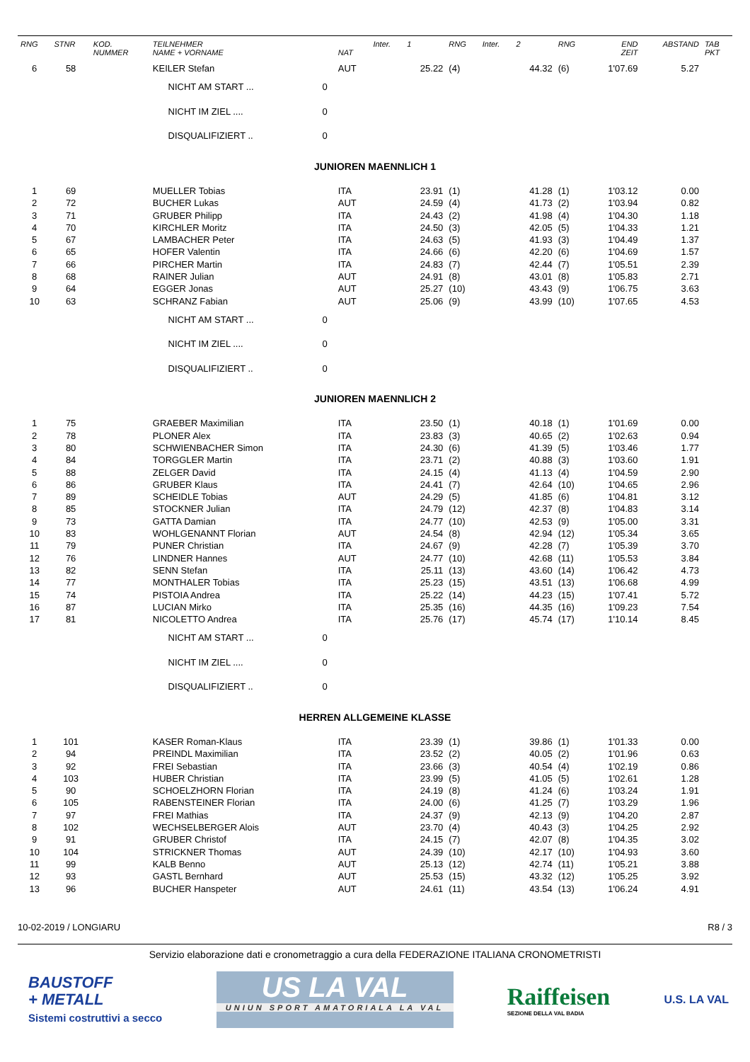| RNG | STNR | KOD. NUMMER | TEILNEHMER NAME + VORNAME | | NAT | Inter. | 1 | RNG | Inter. | 2 | RNG | END ZEIT | ABSTAND | TAB PKT |
| --- | --- | --- | --- | --- | --- | --- | --- | --- | --- | --- | --- | --- | --- | --- |
| 6 | 58 | | KEILER Stefan | | AUT | | 25.22 | (4) | | 44.32 | (6) | 1'07.69 | 5.27 | |
| | | | NICHT AM START ... | 0 | | | | | | | | | | |
| | | | NICHT IM ZIEL .... | 0 | | | | | | | | | | |
| | | | DISQUALIFIZIERT .. | 0 | | | | | | | | | | |
| JUNIOREN MAENNLICH 1 | | | | | | | | | | | | | | |
| 1 | 69 | | MUELLER Tobias | | ITA | | 23.91 | (1) | | 41.28 | (1) | 1'03.12 | 0.00 | |
| 2 | 72 | | BUCHER Lukas | | AUT | | 24.59 | (4) | | 41.73 | (2) | 1'03.94 | 0.82 | |
| 3 | 71 | | GRUBER Philipp | | ITA | | 24.43 | (2) | | 41.98 | (4) | 1'04.30 | 1.18 | |
| 4 | 70 | | KIRCHLER Moritz | | ITA | | 24.50 | (3) | | 42.05 | (5) | 1'04.33 | 1.21 | |
| 5 | 67 | | LAMBACHER Peter | | ITA | | 24.63 | (5) | | 41.93 | (3) | 1'04.49 | 1.37 | |
| 6 | 65 | | HOFER Valentin | | ITA | | 24.66 | (6) | | 42.20 | (6) | 1'04.69 | 1.57 | |
| 7 | 66 | | PIRCHER Martin | | ITA | | 24.83 | (7) | | 42.44 | (7) | 1'05.51 | 2.39 | |
| 8 | 68 | | RAINER Julian | | AUT | | 24.91 | (8) | | 43.01 | (8) | 1'05.83 | 2.71 | |
| 9 | 64 | | EGGER Jonas | | AUT | | 25.27 | (10) | | 43.43 | (9) | 1'06.75 | 3.63 | |
| 10 | 63 | | SCHRANZ Fabian | | AUT | | 25.06 | (9) | | 43.99 | (10) | 1'07.65 | 4.53 | |
| | | | NICHT AM START ... | 0 | | | | | | | | | | |
| | | | NICHT IM ZIEL .... | 0 | | | | | | | | | | |
| | | | DISQUALIFIZIERT .. | 0 | | | | | | | | | | |
| JUNIOREN MAENNLICH 2 | | | | | | | | | | | | | | |
| 1 | 75 | | GRAEBER Maximilian | | ITA | | 23.50 | (1) | | 40.18 | (1) | 1'01.69 | 0.00 | |
| 2 | 78 | | PLONER Alex | | ITA | | 23.83 | (3) | | 40.65 | (2) | 1'02.63 | 0.94 | |
| 3 | 80 | | SCHWIENBACHER Simon | | ITA | | 24.30 | (6) | | 41.39 | (5) | 1'03.46 | 1.77 | |
| 4 | 84 | | TORGGLER Martin | | ITA | | 23.71 | (2) | | 40.88 | (3) | 1'03.60 | 1.91 | |
| 5 | 88 | | ZELGER David | | ITA | | 24.15 | (4) | | 41.13 | (4) | 1'04.59 | 2.90 | |
| 6 | 86 | | GRUBER Klaus | | ITA | | 24.41 | (7) | | 42.64 | (10) | 1'04.65 | 2.96 | |
| 7 | 89 | | SCHEIDLE Tobias | | AUT | | 24.29 | (5) | | 41.85 | (6) | 1'04.81 | 3.12 | |
| 8 | 85 | | STOCKNER Julian | | ITA | | 24.79 | (12) | | 42.37 | (8) | 1'04.83 | 3.14 | |
| 9 | 73 | | GATTA Damian | | ITA | | 24.77 | (10) | | 42.53 | (9) | 1'05.00 | 3.31 | |
| 10 | 83 | | WOHLGENANNT Florian | | AUT | | 24.54 | (8) | | 42.94 | (12) | 1'05.34 | 3.65 | |
| 11 | 79 | | PUNER Christian | | ITA | | 24.67 | (9) | | 42.28 | (7) | 1'05.39 | 3.70 | |
| 12 | 76 | | LINDNER Hannes | | AUT | | 24.77 | (10) | | 42.68 | (11) | 1'05.53 | 3.84 | |
| 13 | 82 | | SENN Stefan | | ITA | | 25.11 | (13) | | 43.60 | (14) | 1'06.42 | 4.73 | |
| 14 | 77 | | MONTHALER Tobias | | ITA | | 25.23 | (15) | | 43.51 | (13) | 1'06.68 | 4.99 | |
| 15 | 74 | | PISTOIA Andrea | | ITA | | 25.22 | (14) | | 44.23 | (15) | 1'07.41 | 5.72 | |
| 16 | 87 | | LUCIAN Mirko | | ITA | | 25.35 | (16) | | 44.35 | (16) | 1'09.23 | 7.54 | |
| 17 | 81 | | NICOLETTO Andrea | | ITA | | 25.76 | (17) | | 45.74 | (17) | 1'10.14 | 8.45 | |
| | | | NICHT AM START ... | 0 | | | | | | | | | | |
| | | | NICHT IM ZIEL .... | 0 | | | | | | | | | | |
| | | | DISQUALIFIZIERT .. | 0 | | | | | | | | | | |
| HERREN ALLGEMEINE KLASSE | | | | | | | | | | | | | | |
| 1 | 101 | | KASER Roman-Klaus | | ITA | | 23.39 | (1) | | 39.86 | (1) | 1'01.33 | 0.00 | |
| 2 | 94 | | PREINDL Maximilian | | ITA | | 23.52 | (2) | | 40.05 | (2) | 1'01.96 | 0.63 | |
| 3 | 92 | | FREI Sebastian | | ITA | | 23.66 | (3) | | 40.54 | (4) | 1'02.19 | 0.86 | |
| 4 | 103 | | HUBER Christian | | ITA | | 23.99 | (5) | | 41.05 | (5) | 1'02.61 | 1.28 | |
| 5 | 90 | | SCHOELZHORN Florian | | ITA | | 24.19 | (8) | | 41.24 | (6) | 1'03.24 | 1.91 | |
| 6 | 105 | | RABENSTEINER Florian | | ITA | | 24.00 | (6) | | 41.25 | (7) | 1'03.29 | 1.96 | |
| 7 | 97 | | FREI Mathias | | ITA | | 24.37 | (9) | | 42.13 | (9) | 1'04.20 | 2.87 | |
| 8 | 102 | | WECHSELBERGER Alois | | AUT | | 23.70 | (4) | | 40.43 | (3) | 1'04.25 | 2.92 | |
| 9 | 91 | | GRUBER Christof | | ITA | | 24.15 | (7) | | 42.07 | (8) | 1'04.35 | 3.02 | |
| 10 | 104 | | STRICKNER Thomas | | AUT | | 24.39 | (10) | | 42.17 | (10) | 1'04.93 | 3.60 | |
| 11 | 99 | | KALB Benno | | AUT | | 25.13 | (12) | | 42.74 | (11) | 1'05.21 | 3.88 | |
| 12 | 93 | | GASTL Bernhard | | AUT | | 25.53 | (15) | | 43.32 | (12) | 1'05.25 | 3.92 | |
| 13 | 96 | | BUCHER Hanspeter | | AUT | | 24.61 | (11) | | 43.54 | (13) | 1'06.24 | 4.91 | |
10-02-2019 / LONGIARU R8 / 3
Servizio elaborazione dati e cronometraggio a cura della FEDERAZIONE ITALIANA CRONOMETRISTI
BAUSTOFF
+ METALL
Sistemi costruttivi a secco
US LA VAL
UNIUN SPORT AMATORIALA LA VAL
Raiffeisen
SEZIONE DELLA VAL BADIA
U.S. LA VAL